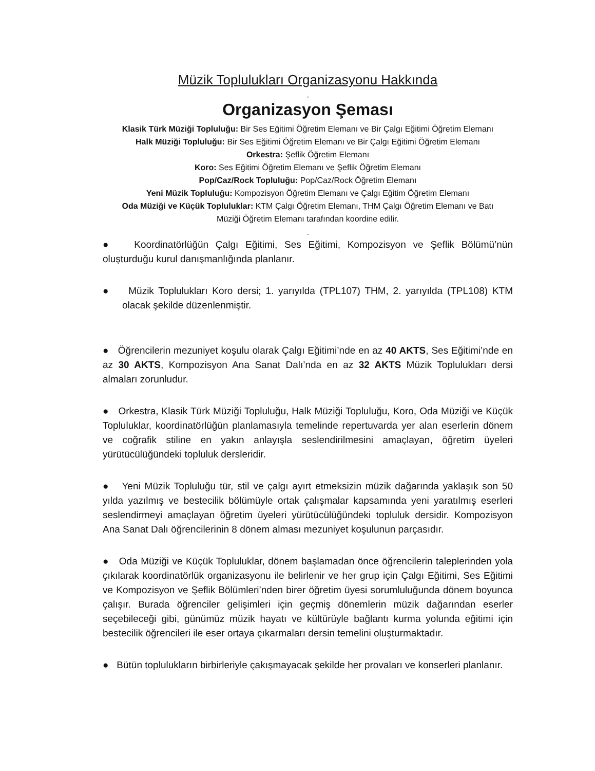Müzik Toplulukları Organizasyonu Hakkında
-
Organizasyon Şeması
Klasik Türk Müziği Topluluğu: Bir Ses Eğitimi Öğretim Elemanı ve Bir Çalgı Eğitimi Öğretim Elemanı
Halk Müziği Topluluğu: Bir Ses Eğitimi Öğretim Elemanı ve Bir Çalgı Eğitimi Öğretim Elemanı
Orkestra: Şeflik Öğretim Elemanı
Koro: Ses Eğitimi Öğretim Elemanı ve Şeflik Öğretim Elemanı
Pop/Caz/Rock Topluluğu: Pop/Caz/Rock Öğretim Elemanı
Yeni Müzik Topluluğu: Kompozisyon Öğretim Elemanı ve Çalgı Eğitim Öğretim Elemanı
Oda Müziği ve Küçük Topluluklar: KTM Çalgı Öğretim Elemanı, THM Çalgı Öğretim Elemanı ve Batı
Müziği Öğretim Elemanı tarafından koordine edilir.
-
● Koordinatörlüğün Çalgı Eğitimi, Ses Eğitimi, Kompozisyon ve Şeflik Bölümü’nün oluşturduğu kurul danışmanlığında planlanır.
● Müzik Toplulukları Koro dersi; 1. yarıyılda (TPL107) THM, 2. yarıyılda (TPL108) KTM olacak şekilde düzenlenmiştir.
● Öğrencilerin mezuniyet koşulu olarak Çalgı Eğitimi’nde en az 40 AKTS, Ses Eğitimi’nde en az 30 AKTS, Kompozisyon Ana Sanat Dalı’nda en az 32 AKTS Müzik Toplulukları dersi almaları zorunludur.
● Orkestra, Klasik Türk Müziği Topluluğu, Halk Müziği Topluluğu, Koro, Oda Müziği ve Küçük Topluluklar, koordinatörlüğün planlamasıyla temelinde repertuvarda yer alan eserlerin dönem ve coğrafik stiline en yakın anlayışla seslendirilmesini amaçlayan, öğretim üyeleri yürütücülüğündeki topluluk dersleridir.
● Yeni Müzik Topluluğu tür, stil ve çalgı ayırt etmeksizin müzik dağarında yaklaşık son 50 yılda yazılmış ve bestecilik bölümüyle ortak çalışmalar kapsamında yeni yaratılmış eserleri seslendirmeyi amaçlayan öğretim üyeleri yürütücülüğündeki topluluk dersidir. Kompozisyon Ana Sanat Dalı öğrencilerinin 8 dönem alması mezuniyet koşulunun parçasıdır.
● Oda Müziği ve Küçük Topluluklar, dönem başlamadan önce öğrencilerin taleplerinden yola çıkılarak koordinatörlük organizasyonu ile belirlenir ve her grup için Çalgı Eğitimi, Ses Eğitimi ve Kompozisyon ve Şeflik Bölümleri’nden birer öğretim üyesi sorumluluğunda dönem boyunca çalışır. Burada öğrenciler gelişimleri için geçmiş dönemlerin müzik dağarından eserler seçebileceği gibi, günümüz müzik hayatı ve kültürüyle bağlantı kurma yolunda eğitimi için bestecilik öğrencileri ile eser ortaya çıkarmaları dersin temelini oluşturmaktadır.
● Bütün toplulukların birbirleriyle çakışmayacak şekilde her provaları ve konserleri planlanır.